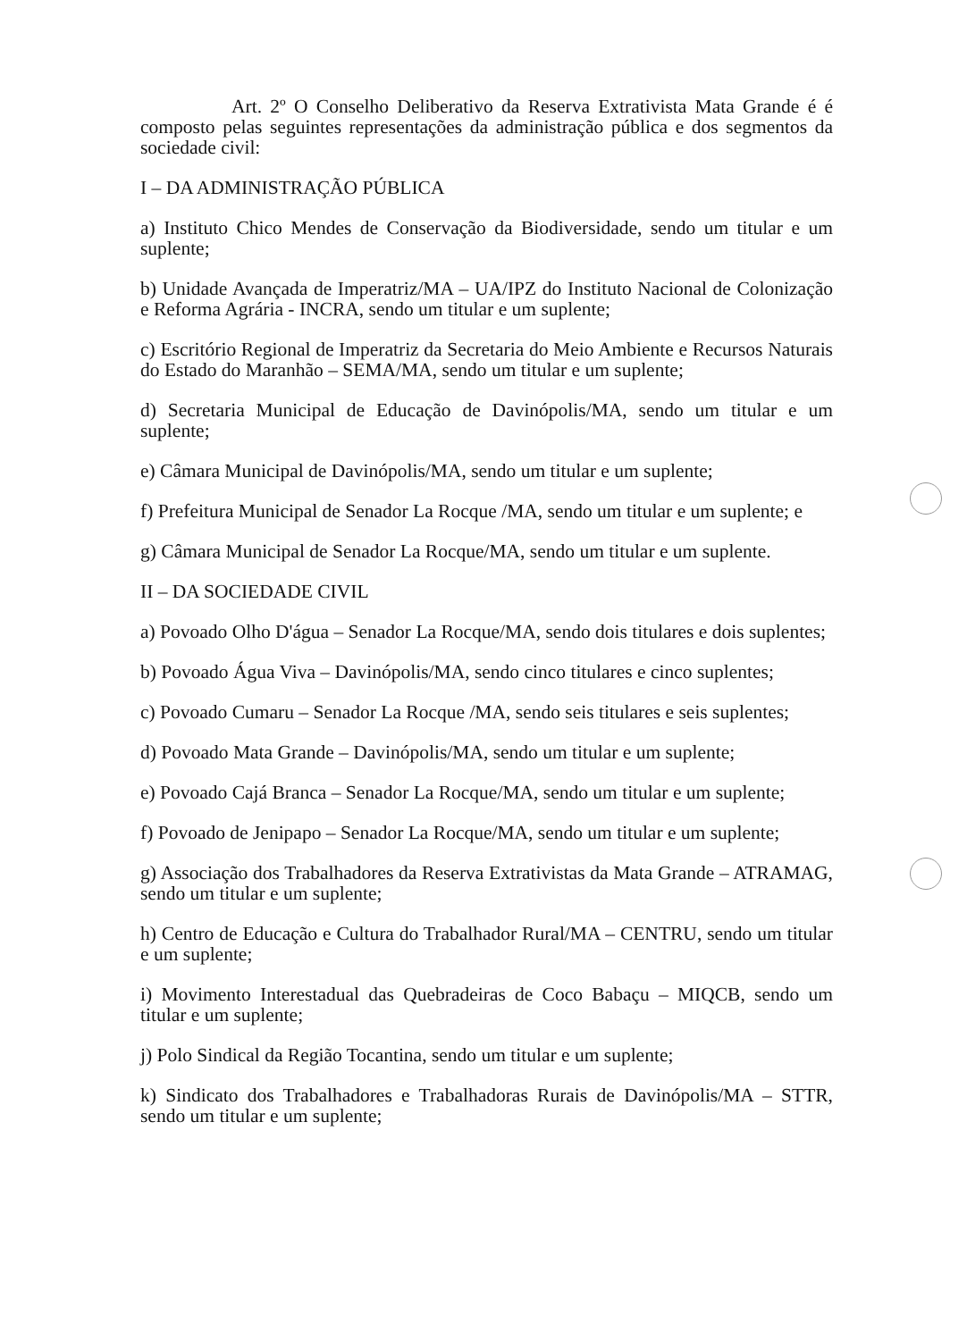Art. 2º O Conselho Deliberativo da Reserva Extrativista Mata Grande é é composto pelas seguintes representações da administração pública e dos segmentos da sociedade civil:
I – DA ADMINISTRAÇÃO PÚBLICA
a) Instituto Chico Mendes de Conservação da Biodiversidade, sendo um titular e um suplente;
b) Unidade Avançada de Imperatriz/MA – UA/IPZ do Instituto Nacional de Colonização e Reforma Agrária - INCRA, sendo um titular e um suplente;
c) Escritório Regional de Imperatriz da Secretaria do Meio Ambiente e Recursos Naturais do Estado do Maranhão – SEMA/MA, sendo um titular e um suplente;
d) Secretaria Municipal de Educação de Davinópolis/MA, sendo um titular e um suplente;
e) Câmara Municipal de Davinópolis/MA, sendo um titular e um suplente;
f) Prefeitura Municipal de Senador La Rocque /MA, sendo um titular e um suplente; e
g) Câmara Municipal de Senador La Rocque/MA, sendo um titular e um suplente.
II – DA SOCIEDADE CIVIL
a) Povoado Olho D'água – Senador La Rocque/MA, sendo dois titulares e dois suplentes;
b) Povoado Água Viva – Davinópolis/MA, sendo cinco titulares e cinco suplentes;
c) Povoado Cumaru – Senador La Rocque /MA, sendo seis titulares e seis suplentes;
d) Povoado Mata Grande – Davinópolis/MA, sendo um titular e um suplente;
e) Povoado Cajá Branca – Senador La Rocque/MA, sendo um titular e um suplente;
f) Povoado de Jenipapo – Senador La Rocque/MA, sendo um titular e um suplente;
g) Associação dos Trabalhadores da Reserva Extrativistas da Mata Grande – ATRAMAG, sendo um titular e um suplente;
h) Centro de Educação e Cultura do Trabalhador Rural/MA – CENTRU, sendo um titular e um suplente;
i) Movimento Interestadual das Quebradeiras de Coco Babaçu – MIQCB, sendo um titular e um suplente;
j) Polo Sindical da Região Tocantina, sendo um titular e um suplente;
k) Sindicato dos Trabalhadores e Trabalhadoras Rurais de Davinópolis/MA – STTR, sendo um titular e um suplente;